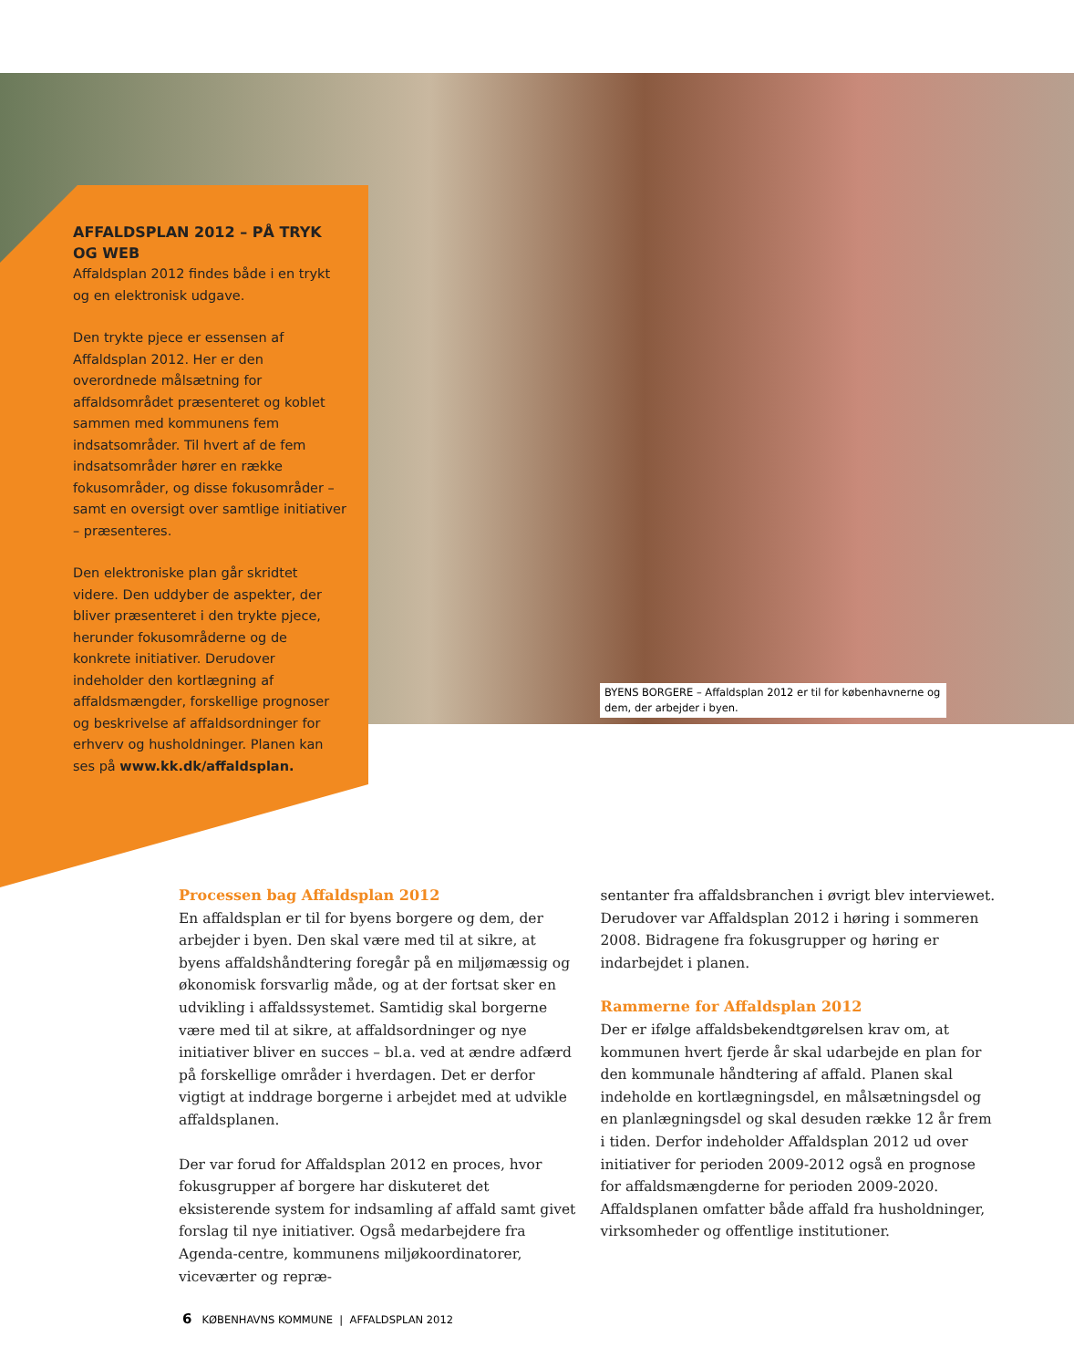AFFALDSPLAN 2012 – PÅ TRYK OG WEB
Affaldsplan 2012 findes både i en trykt og en elektronisk udgave.
Den trykte pjece er essensen af Affaldsplan 2012. Her er den overordnede målsætning for affaldsområdet præsenteret og koblet sammen med kommunens fem indsatsområder. Til hvert af de fem indsatsområder hører en række fokusområder, og disse fokusområder – samt en oversigt over samtlige initiativer – præsenteres.
Den elektroniske plan går skridtet videre. Den uddyber de aspekter, der bliver præsenteret i den trykte pjece, herunder fokusområderne og de konkrete initiativer. Derudover indeholder den kortlægning af affaldsmængder, forskellige prognoser og beskrivelse af affaldsordninger for erhverv og husholdninger. Planen kan ses på www.kk.dk/affaldsplan.
BYENS BORGERE – Affaldsplan 2012 er til for københavnerne og dem, der arbejder i byen.
Processen bag Affaldsplan 2012
En affaldsplan er til for byens borgere og dem, der arbejder i byen. Den skal være med til at sikre, at byens affaldshåndtering foregår på en miljømæssig og økonomisk forsvarlig måde, og at der fortsat sker en udvikling i affaldssystemet. Samtidig skal borgerne være med til at sikre, at affaldsordninger og nye initiativer bliver en succes – bl.a. ved at ændre adfærd på forskellige områder i hverdagen. Det er derfor vigtigt at inddrage borgerne i arbejdet med at udvikle affaldsplanen.
Der var forud for Affaldsplan 2012 en proces, hvor fokusgrupper af borgere har diskuteret det eksisterende system for indsamling af affald samt givet forslag til nye initiativer. Også medarbejdere fra Agenda-centre, kommunens miljøkoordinatorer, viceværter og repræ-
sentanter fra affaldsbranchen i øvrigt blev interviewet. Derudover var Affaldsplan 2012 i høring i sommeren 2008. Bidragene fra fokusgrupper og høring er indarbejdet i planen.
Rammerne for Affaldsplan 2012
Der er ifølge affaldsbekendtgørelsen krav om, at kommunen hvert fjerde år skal udarbejde en plan for den kommunale håndtering af affald. Planen skal indeholde en kortlægningsdel, en målsætningsdel og en planlægningsdel og skal desuden række 12 år frem i tiden. Derfor indeholder Affaldsplan 2012 ud over initiativer for perioden 2009-2012 også en prognose for affaldsmængderne for perioden 2009-2020. Affaldsplanen omfatter både affald fra husholdninger, virksomheder og offentlige institutioner.
6 KØBENHAVNS KOMMUNE | AFFALDSPLAN 2012